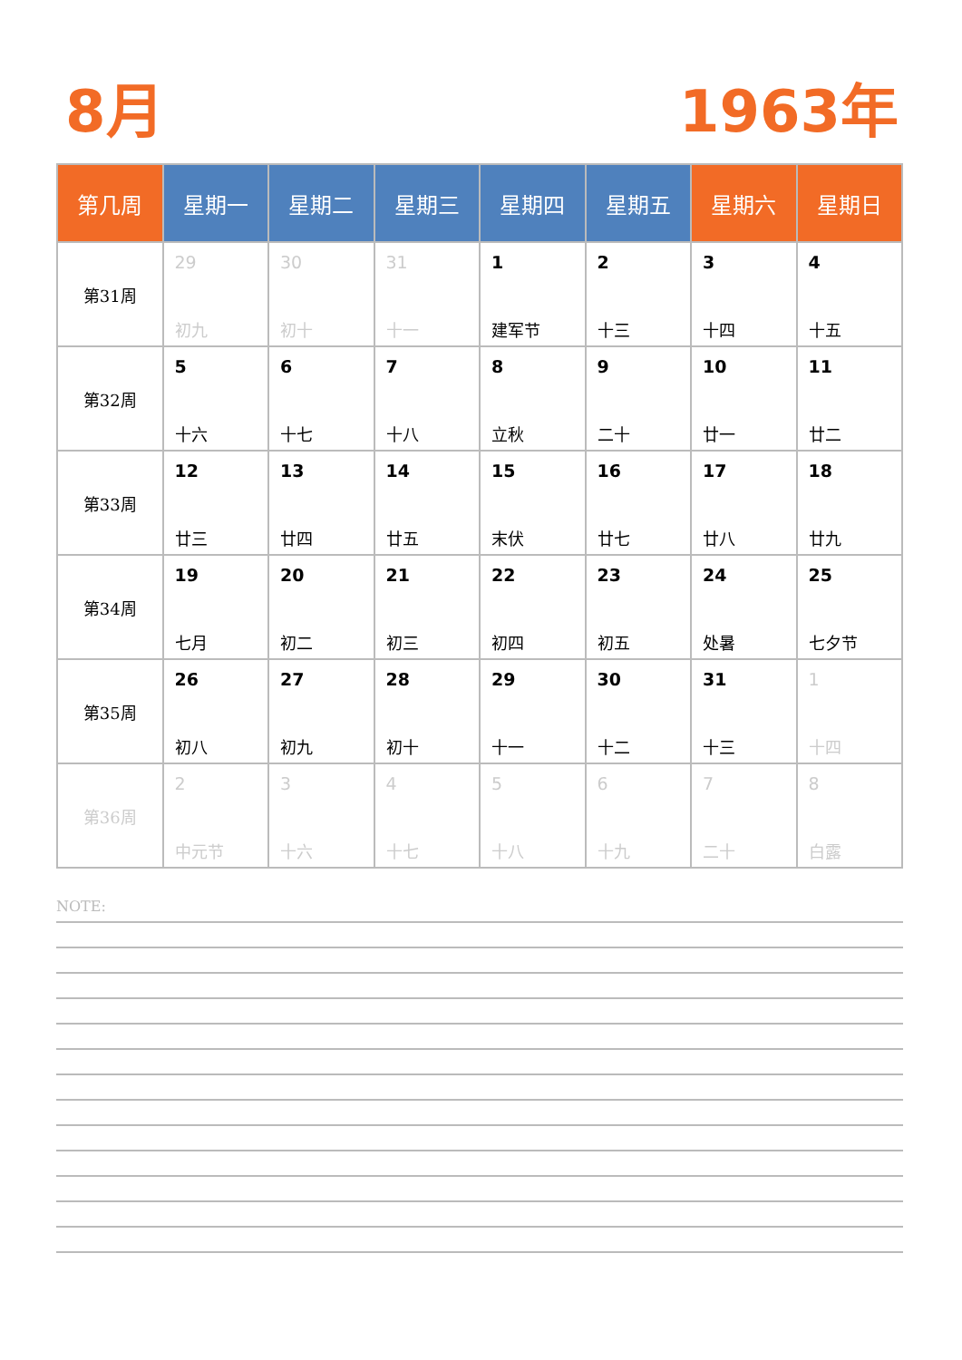8月 1963年
| 第几周 | 星期一 | 星期二 | 星期三 | 星期四 | 星期五 | 星期六 | 星期日 |
| --- | --- | --- | --- | --- | --- | --- | --- |
| 第31周 | 29 初九 | 30 初十 | 31 十一 | 1 建军节 | 2 十三 | 3 十四 | 4 十五 |
| 第32周 | 5 十六 | 6 十七 | 7 十八 | 8 立秋 | 9 二十 | 10 廿一 | 11 廿二 |
| 第33周 | 12 廿三 | 13 廿四 | 14 廿五 | 15 末伏 | 16 廿七 | 17 廿八 | 18 廿九 |
| 第34周 | 19 七月 | 20 初二 | 21 初三 | 22 初四 | 23 初五 | 24 处暑 | 25 七夕节 |
| 第35周 | 26 初八 | 27 初九 | 28 初十 | 29 十一 | 30 十二 | 31 十三 | 1 十四 |
| 第36周 | 2 中元节 | 3 十六 | 4 十七 | 5 十八 | 6 十九 | 7 二十 | 8 白露 |
NOTE: